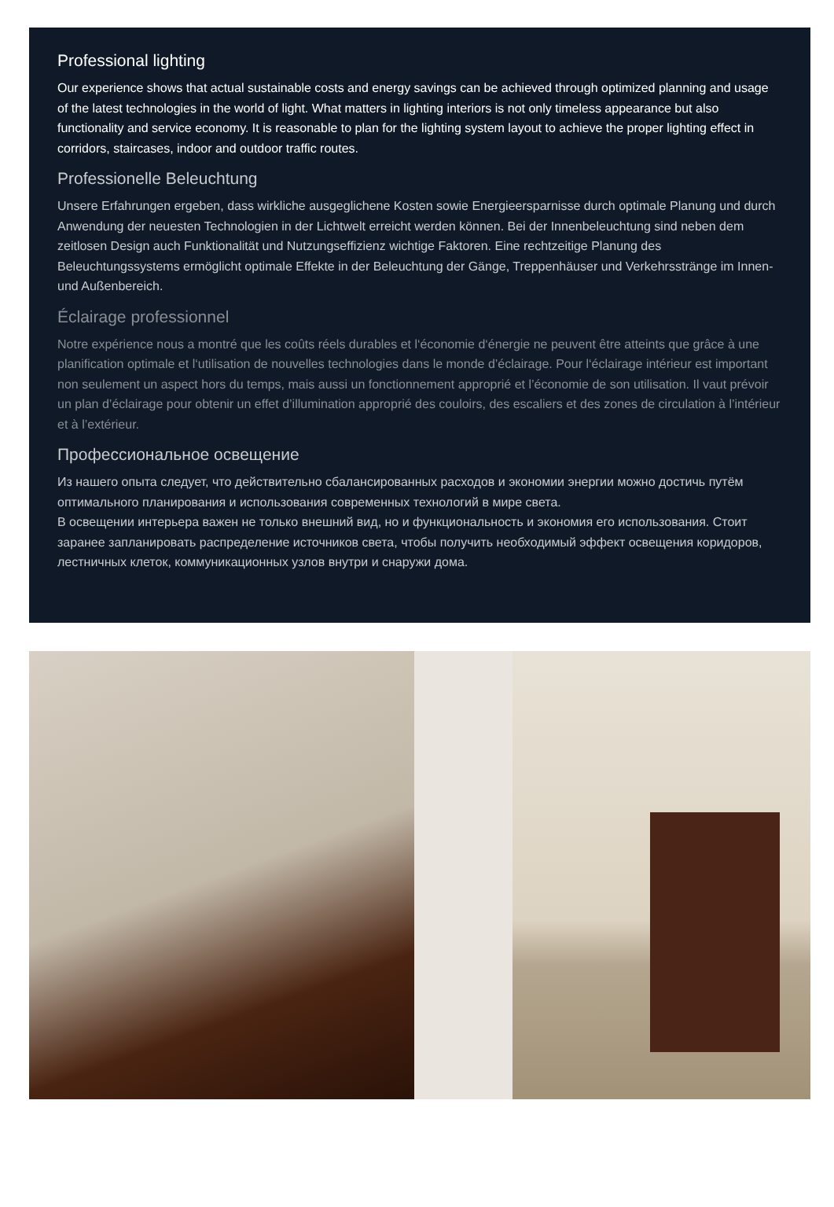Professional lighting
Our experience shows that actual sustainable costs and energy savings can be achieved through optimized planning and usage of the latest technologies in the world of light. What matters in lighting interiors is not only timeless appearance but also functionality and service economy. It is reasonable to plan for the lighting system layout to achieve the proper lighting effect in corridors, staircases, indoor and outdoor traffic routes.
Professionelle Beleuchtung
Unsere Erfahrungen ergeben, dass wirkliche ausgeglichene Kosten sowie Energieersparnisse durch optimale Planung und durch Anwendung der neuesten Technologien in der Lichtwelt erreicht werden können. Bei der Innenbeleuchtung sind neben dem zeitlosen Design auch Funktionalität und Nutzungseffizienz wichtige Faktoren. Eine rechtzeitige Planung des Beleuchtungssystems ermöglicht optimale Effekte in der Beleuchtung der Gänge, Treppenhäuser und Verkehrsstränge im Innen- und Außenbereich.
Éclairage professionnel
Notre expérience nous a montré que les coûts réels durables et l‘économie d‘énergie ne peuvent être atteints que grâce à une planification optimale et l‘utilisation de nouvelles technologies dans le monde d’éclairage. Pour l‘éclairage intérieur est important non seulement un aspect hors du temps, mais aussi un fonctionnement approprié et l’économie de son utilisation. Il vaut prévoir un plan d’éclairage pour obtenir un effet d’illumination approprié des couloirs, des escaliers et des zones de circulation à l’intérieur et à l’extérieur.
Профессиональное освещение
Из нашего опыта следует, что действительно сбалансированных расходов и экономии энергии можно достичь путём оптимального планирования и использования современных технологий в мире света.
В освещении интерьера важен не только внешний вид, но и функциональность и экономия его использования. Стоит заранее запланировать распределение источников света, чтобы получить необходимый эффект освещения коридоров, лестничных клеток, коммуникационных узлов внутри и снаружи дома.